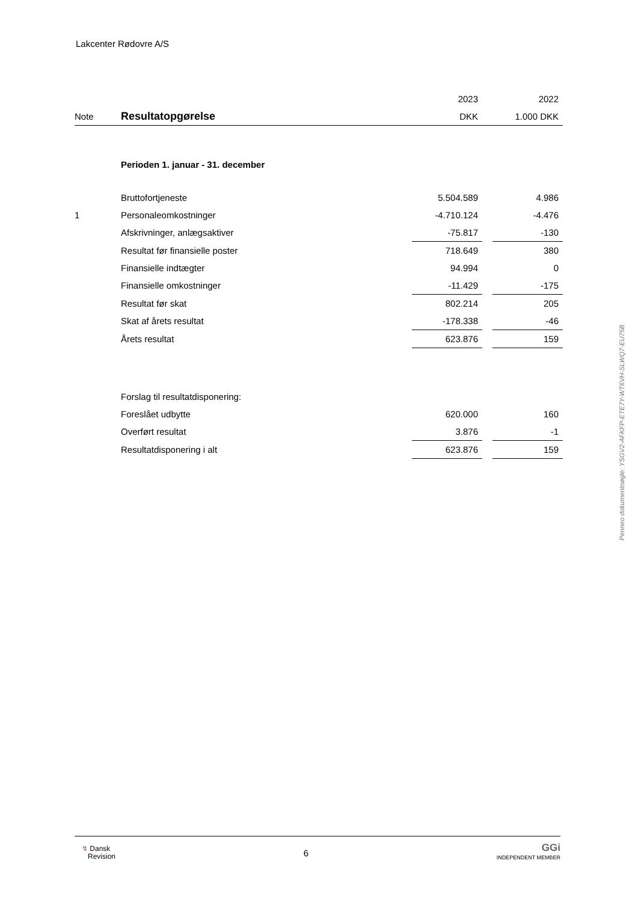Lakcenter Rødovre A/S
| | | 2023 | | 2022 |
| --- | --- | --- | --- | --- |
| Note | Resultatopgørelse | DKK | | 1.000 DKK |
| | Perioden 1. januar - 31. december | | | |
| | Bruttofortjeneste | 5.504.589 | | 4.986 |
| 1 | Personaleomkostninger | -4.710.124 | | -4.476 |
| | Afskrivninger, anlægsaktiver | -75.817 | | -130 |
| | Resultat før finansielle poster | 718.649 | | 380 |
| | Finansielle indtægter | 94.994 | | 0 |
| | Finansielle omkostninger | -11.429 | | -175 |
| | Resultat før skat | 802.214 | | 205 |
| | Skat af årets resultat | -178.338 | | -46 |
| | Årets resultat | 623.876 | | 159 |
| | Forslag til resultatdisponering: | | | |
| | Foreslået udbytte | 620.000 | | 160 |
| | Overført resultat | 3.876 | | -1 |
| | Resultatdisponering i alt | 623.876 | | 159 |
Penneo dokumentnøgle: YSGV2-AFKFP-ETE7Y-WT6VH-SLWQ7-EU75B
↯ Dansk
Revision
6
GGi
INDEPENDENT MEMBER